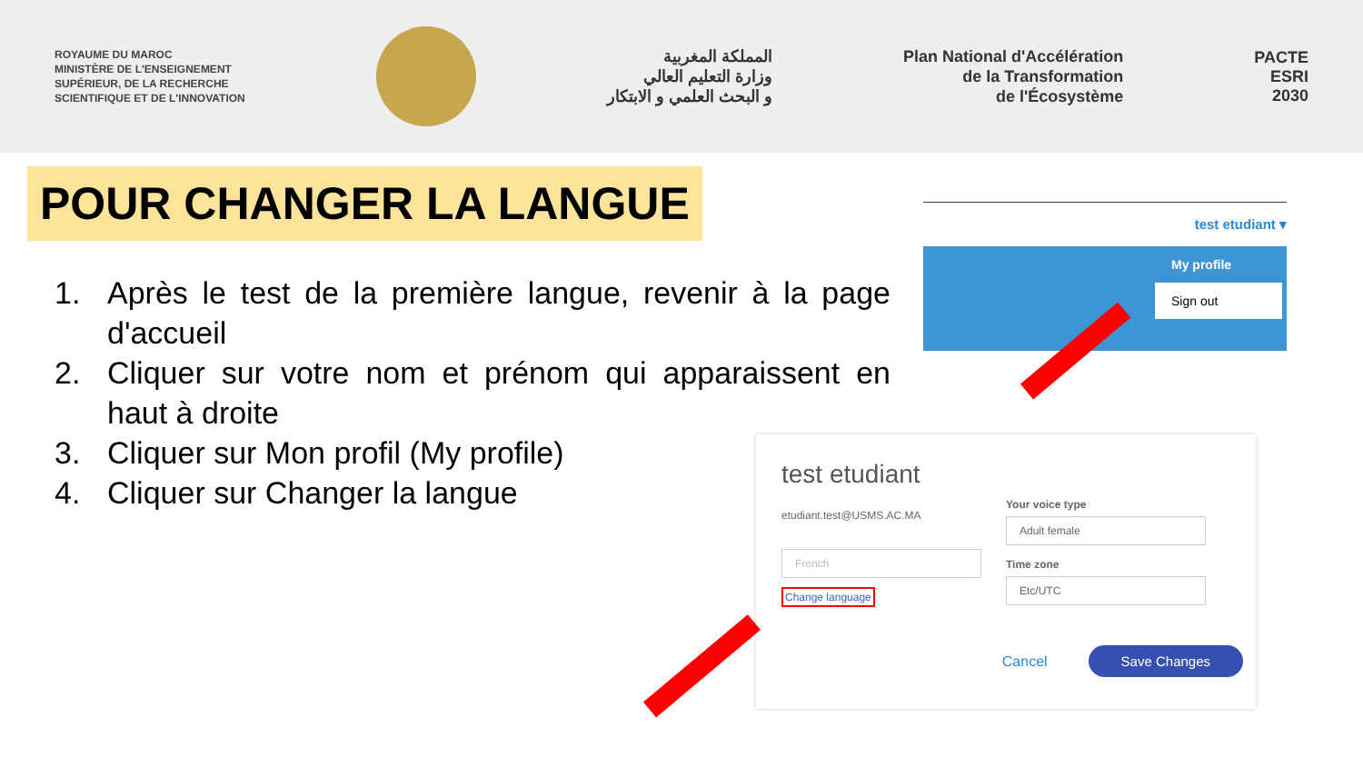ROYAUME DU MAROC
MINISTÈRE DE L'ENSEIGNEMENT
SUPÉRIEUR, DE LA RECHERCHE
SCIENTIFIQUE ET DE L'INNOVATION
المملكة المغربية
وزارة التعليم العالي
و البحث العلمي و الابتكار
Plan National d'Accélération
de la Transformation
de l'Écosystème
PACTE
ESRI
2030
POUR CHANGER LA LANGUE
1. Après le test de la première langue, revenir à la page d'accueil
2. Cliquer sur votre nom et prénom qui apparaissent en haut à droite
3. Cliquer sur Mon profil (My profile)
4. Cliquer sur Changer la langue
test etudiant ▾
My profile
Sign out
test etudiant
etudiant.test@USMS.AC.MA
French
Change language
Your voice type
Adult female
Time zone
Etc/UTC
Cancel Save Changes